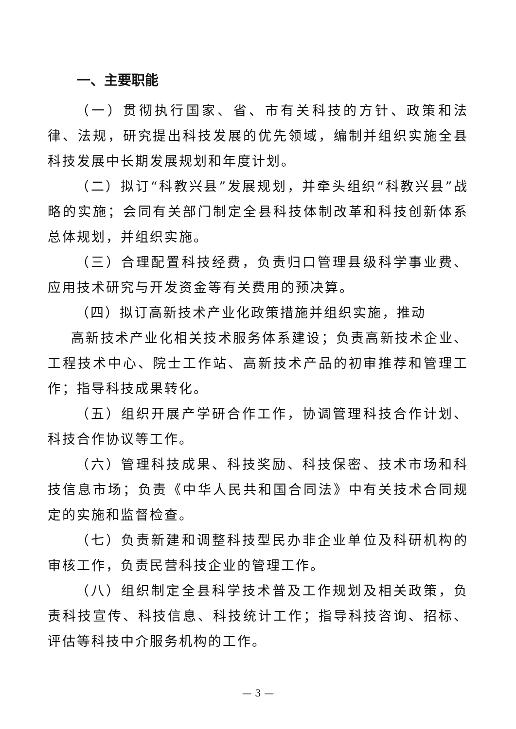一、主要职能
（一）贯彻执行国家、省、市有关科技的方针、政策和法律、法规，研究提出科技发展的优先领域，编制并组织实施全县科技发展中长期发展规划和年度计划。
（二）拟订“科教兴县”发展规划，并牵头组织“科教兴县”战略的实施；会同有关部门制定全县科技体制改革和科技创新体系总体规划，并组织实施。
（三）合理配置科技经费，负责归口管理县级科学事业费、应用技术研究与开发资金等有关费用的预决算。
（四）拟订高新技术产业化政策措施并组织实施，推动
高新技术产业化相关技术服务体系建设；负责高新技术企业、工程技术中心、院士工作站、高新技术产品的初审推荐和管理工作；指导科技成果转化。
（五）组织开展产学研合作工作，协调管理科技合作计划、科技合作协议等工作。
（六）管理科技成果、科技奖励、科技保密、技术市场和科技信息市场；负责《中华人民共和国合同法》中有关技术合同规定的实施和监督检查。
（七）负责新建和调整科技型民办非企业单位及科研机构的审核工作，负责民营科技企业的管理工作。
（八）组织制定全县科学技术普及工作规划及相关政策，负责科技宣传、科技信息、科技统计工作；指导科技咨询、招标、评估等科技中介服务机构的工作。
— 3 —